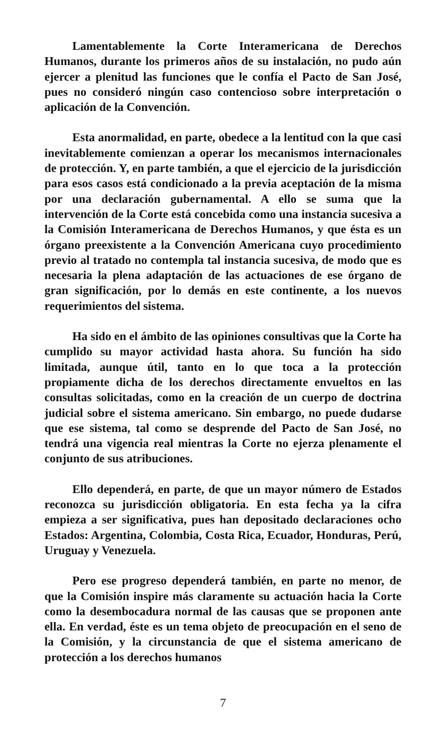Lamentablemente la Corte Interamericana de Derechos Humanos, durante los primeros años de su instalación, no pudo aún ejercer a plenitud las funciones que le confía el Pacto de San José, pues no consideró ningún caso contencioso sobre interpretación o aplicación de la Convención.
Esta anormalidad, en parte, obedece a la lentitud con la que casi inevitablemente comienzan a operar los mecanismos internacionales de protección. Y, en parte también, a que el ejercicio de la jurisdicción para esos casos está condicionado a la previa aceptación de la misma por una declaración gubernamental. A ello se suma que la intervención de la Corte está concebida como una instancia sucesiva a la Comisión Interamericana de Derechos Humanos, y que ésta es un órgano preexistente a la Convención Americana cuyo procedimiento previo al tratado no contempla tal instancia sucesiva, de modo que es necesaria la plena adaptación de las actuaciones de ese órgano de gran significación, por lo demás en este continente, a los nuevos requerimientos del sistema.
Ha sido en el ámbito de las opiniones consultivas que la Corte ha cumplido su mayor actividad hasta ahora. Su función ha sido limitada, aunque útil, tanto en lo que toca a la protección propiamente dicha de los derechos directamente envueltos en las consultas solicitadas, como en la creación de un cuerpo de doctrina judicial sobre el sistema americano. Sin embargo, no puede dudarse que ese sistema, tal como se desprende del Pacto de San José, no tendrá una vigencia real mientras la Corte no ejerza plenamente el conjunto de sus atribuciones.
Ello dependerá, en parte, de que un mayor número de Estados reconozca su jurisdicción obligatoria. En esta fecha ya la cifra empieza a ser significativa, pues han depositado declaraciones ocho Estados: Argentina, Colombia, Costa Rica, Ecuador, Honduras, Perú, Uruguay y Venezuela.
Pero ese progreso dependerá también, en parte no menor, de que la Comisión inspire más claramente su actuación hacia la Corte como la desembocadura normal de las causas que se proponen ante ella. En verdad, éste es un tema objeto de preocupación en el seno de la Comisión, y la circunstancia de que el sistema americano de protección a los derechos humanos
7